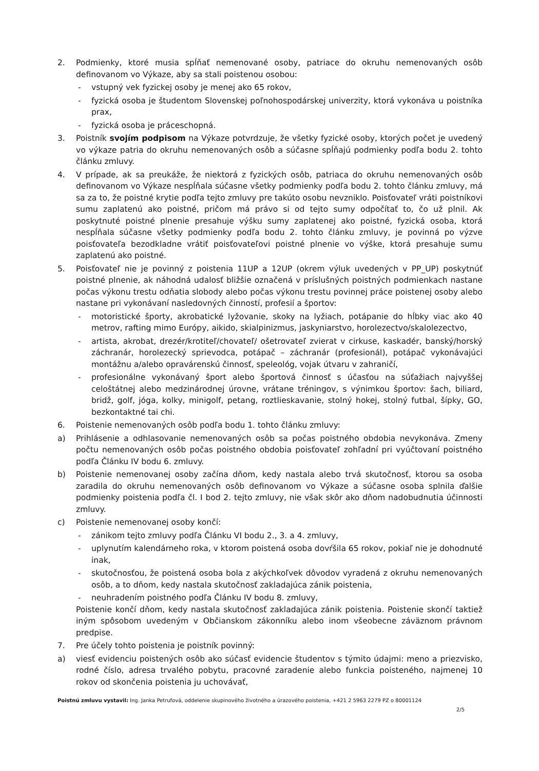2. Podmienky, ktoré musia spĺňať nemenované osoby, patriace do okruhu nemenovaných osôb definovanom vo Výkaze, aby sa stali poistenou osobou:
- vstupný vek fyzickej osoby je menej ako 65 rokov,
- fyzická osoba je študentom Slovenskej poľnohospodárskej univerzity, ktorá vykonáva u poistníka prax,
- fyzická osoba je práceschopná.
3. Poistník svojím podpisom na Výkaze potvrdzuje, že všetky fyzické osoby, ktorých počet je uvedený vo výkaze patria do okruhu nemenovaných osôb a súčasne spĺňajú podmienky podľa bodu 2. tohto článku zmluvy.
4. V prípade, ak sa preukáže, že niektorá z fyzických osôb, patriaca do okruhu nemenovaných osôb definovanom vo Výkaze nespĺňala súčasne všetky podmienky podľa bodu 2. tohto článku zmluvy, má sa za to, že poistné krytie podľa tejto zmluvy pre takúto osobu nevzniklo. Poisťovateľ vráti poistníkovi sumu zaplatenú ako poistné, pričom má právo si od tejto sumy odpočítať to, čo už plnil. Ak poskytnuté poistné plnenie presahuje výšku sumy zaplatenej ako poistné, fyzická osoba, ktorá nespĺňala súčasne všetky podmienky podľa bodu 2. tohto článku zmluvy, je povinná po výzve poisťovateľa bezodkladne vrátiť poisťovateľovi poistné plnenie vo výške, ktorá presahuje sumu zaplatenú ako poistné.
5. Poisťovateľ nie je povinný z poistenia 11UP a 12UP (okrem výluk uvedených v PP_UP) poskytnúť poistné plnenie, ak náhodná udalosť bližšie označená v príslušných poistných podmienkach nastane počas výkonu trestu odňatia slobody alebo počas výkonu trestu povinnej práce poistenej osoby alebo nastane pri vykonávaní nasledovných činností, profesií a športov:
- motoristické športy, akrobatické lyžovanie, skoky na lyžiach, potápanie do hĺbky viac ako 40 metrov, rafting mimo Európy, aikido, skialpinizmus, jaskyniarstvo, horolezectvo/skalolezectvo,
- artista, akrobat, drezér/krotiteľ/chovateľ/ ošetrovateľ zvierat v cirkuse, kaskadér, banský/horský záchranár, horolezecký sprievodca, potápač – záchranár (profesionál), potápač vykonávajúci montážnu a/alebo opravárenskú činnosť, speleológ, vojak útvaru v zahraničí,
- profesionálne vykonávaný šport alebo športová činnosť s účasťou na súťažiach najvyššej celoštátnej alebo medzinárodnej úrovne, vrátane tréningov, s výnimkou športov: šach, biliard, bridž, golf, jóga, kolky, minigolf, petang, roztlieskavanie, stolný hokej, stolný futbal, šípky, GO, bezkontaktné tai chi.
6. Poistenie nemenovaných osôb podľa bodu 1. tohto článku zmluvy:
a) Prihlásenie a odhlasovanie nemenovaných osôb sa počas poistného obdobia nevykonáva. Zmeny počtu nemenovaných osôb počas poistného obdobia poisťovateľ zohľadní pri vyúčtovaní poistného podľa Článku IV bodu 6. zmluvy.
b) Poistenie nemenovanej osoby začína dňom, kedy nastala alebo trvá skutočnosť, ktorou sa osoba zaradila do okruhu nemenovaných osôb definovanom vo Výkaze a súčasne osoba splnila ďalšie podmienky poistenia podľa čl. I bod 2. tejto zmluvy, nie však skôr ako dňom nadobudnutia účinnosti zmluvy.
c) Poistenie nemenovanej osoby končí:
- zánikom tejto zmluvy podľa Článku VI bodu 2., 3. a 4. zmluvy,
- uplynutím kalendárneho roka, v ktorom poistená osoba dovŕšila 65 rokov, pokiaľ nie je dohodnuté inak,
- skutočnosťou, že poistená osoba bola z akýchkoľvek dôvodov vyradená z okruhu nemenovaných osôb, a to dňom, kedy nastala skutočnosť zakladajúca zánik poistenia,
- neuhradením poistného podľa Článku IV bodu 8. zmluvy,
Poistenie končí dňom, kedy nastala skutočnosť zakladajúca zánik poistenia. Poistenie skončí taktiež iným spôsobom uvedeným v Občianskom zákonníku alebo inom všeobecne záväznom právnom predpise.
7. Pre účely tohto poistenia je poistník povinný:
a) viesť evidenciu poistených osôb ako súčasť evidencie študentov s týmito údajmi: meno a priezvisko, rodné číslo, adresa trvalého pobytu, pracovné zaradenie alebo funkcia poisteného, najmenej 10 rokov od skončenia poistenia ju uchovávať,
Poistnú zmluvu vystavil: Ing. Janka Petrufová, oddelenie skupinového životného a úrazového poistenia, +421 2 5963 2279 PZ o 80001124
2/5